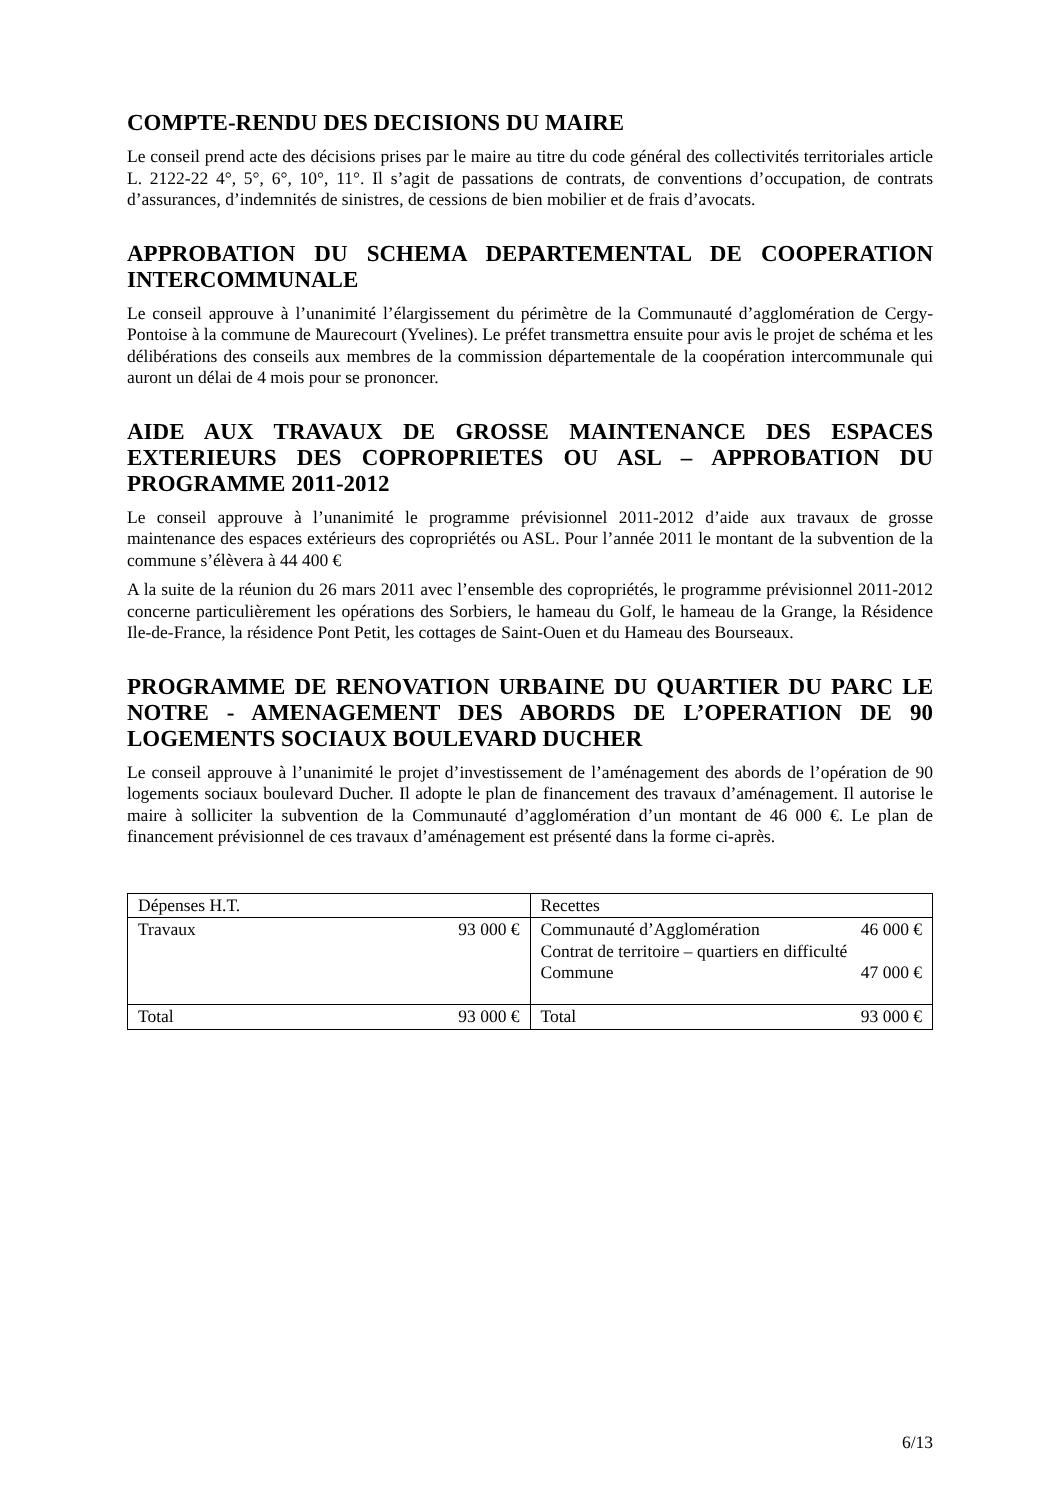COMPTE-RENDU DES DECISIONS DU MAIRE
Le conseil prend acte des décisions prises par le maire au titre du code général des collectivités territoriales article L. 2122-22 4°, 5°, 6°, 10°, 11°. Il s’agit de passations de contrats, de conventions d’occupation, de contrats d’assurances, d’indemnités de sinistres, de cessions de bien mobilier et de frais d’avocats.
APPROBATION DU SCHEMA DEPARTEMENTAL DE COOPERATION INTERCOMMUNALE
Le conseil approuve à l’unanimité l’élargissement du périmètre de la Communauté d’agglomération de Cergy-Pontoise à la commune de Maurecourt (Yvelines). Le préfet transmettra ensuite pour avis le projet de schéma et les délibérations des conseils aux membres de la commission départementale de la coopération intercommunale qui auront un délai de 4 mois pour se prononcer.
AIDE AUX TRAVAUX DE GROSSE MAINTENANCE DES ESPACES EXTERIEURS DES COPROPRIETES OU ASL – APPROBATION DU PROGRAMME 2011-2012
Le conseil approuve à l’unanimité le programme prévisionnel 2011-2012 d’aide aux travaux de grosse maintenance des espaces extérieurs des copropriétés ou ASL. Pour l’année 2011 le montant de la subvention de la commune s’élèvera à 44 400 €
A la suite de la réunion du 26 mars 2011 avec l’ensemble des copropriétés, le programme prévisionnel 2011-2012 concerne particulièrement les opérations des Sorbiers, le hameau du Golf, le hameau de la Grange, la Résidence Ile-de-France, la résidence Pont Petit, les cottages de Saint-Ouen et du Hameau des Bourseaux.
PROGRAMME DE RENOVATION URBAINE DU QUARTIER DU PARC LE NOTRE - AMENAGEMENT DES ABORDS DE L’OPERATION DE 90 LOGEMENTS SOCIAUX BOULEVARD DUCHER
Le conseil approuve à l’unanimité le projet d’investissement de l’aménagement des abords de l’opération de 90 logements sociaux boulevard Ducher. Il adopte le plan de financement des travaux d’aménagement. Il autorise le maire à solliciter la subvention de la Communauté d’agglomération d’un montant de 46 000 €. Le plan de financement prévisionnel de ces travaux d’aménagement est présenté dans la forme ci-après.
| Dépenses H.T. | Recettes |
| Travaux 93 000 € | Communauté d’Agglomération 46 000 € Contrat de territoire – quartiers en difficulté Commune 47 000 € |
| Total 93 000 € | Total 93 000 € |
6/13